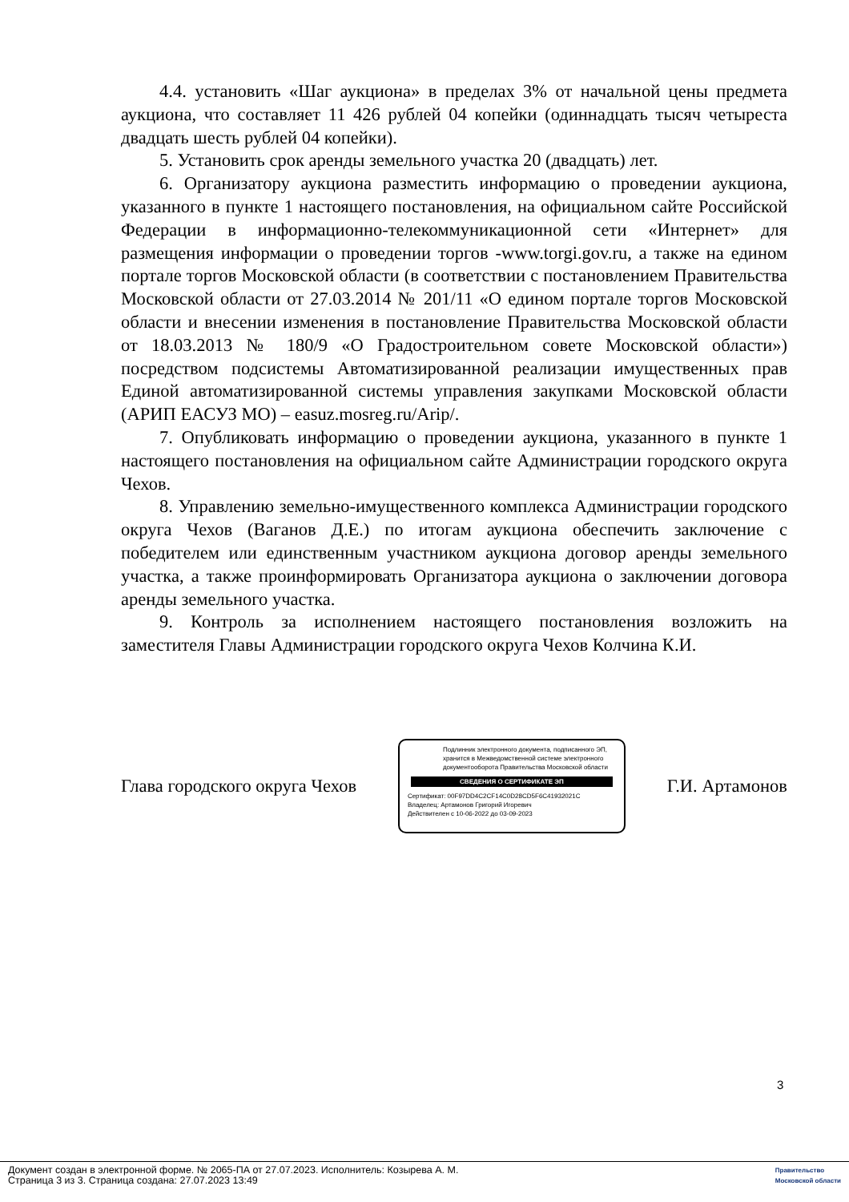4.4. установить «Шаг аукциона» в пределах 3% от начальной цены предмета аукциона, что составляет 11 426 рублей 04 копейки (одиннадцать тысяч четыреста двадцать шесть рублей 04 копейки).
5. Установить срок аренды земельного участка 20 (двадцать) лет.
6. Организатору аукциона разместить информацию о проведении аукциона, указанного в пункте 1 настоящего постановления, на официальном сайте Российской Федерации в информационно-телекоммуникационной сети «Интернет» для размещения информации о проведении торгов -www.torgi.gov.ru, а также на едином портале торгов Московской области (в соответствии с постановлением Правительства Московской области от 27.03.2014 № 201/11 «О едином портале торгов Московской области и внесении изменения в постановление Правительства Московской области от 18.03.2013 № 180/9 «О Градостроительном совете Московской области») посредством подсистемы Автоматизированной реализации имущественных прав Единой автоматизированной системы управления закупками Московской области (АРИП ЕАСУЗ МО) – easuz.mosreg.ru/Arip/.
7. Опубликовать информацию о проведении аукциона, указанного в пункте 1 настоящего постановления на официальном сайте Администрации городского округа Чехов.
8. Управлению земельно-имущественного комплекса Администрации городского округа Чехов (Ваганов Д.Е.) по итогам аукциона обеспечить заключение с победителем или единственным участником аукциона договор аренды земельного участка, а также проинформировать Организатора аукциона о заключении договора аренды земельного участка.
9. Контроль за исполнением настоящего постановления возложить на заместителя Главы Администрации городского округа Чехов Колчина К.И.
Глава городского округа Чехов
Подлинник электронного документа, подписанного ЭП, хранится в Межведомственной системе электронного документооборота Правительства Московской области
СВЕДЕНИЯ О СЕРТИФИКАТЕ ЭП
Сертификат: 00F97DD4C2CF14C0D28CD5F6C41932021C
Владелец: Артамонов Григорий Игоревич
Действителен с 10-06-2022 до 03-09-2023
Г.И. Артамонов
3
Документ создан в электронной форме. № 2065-ПА от 27.07.2023. Исполнитель: Козырева А. М.
Страница 3 из 3. Страница создана: 27.07.2023 13:49
Правительство
Московской области